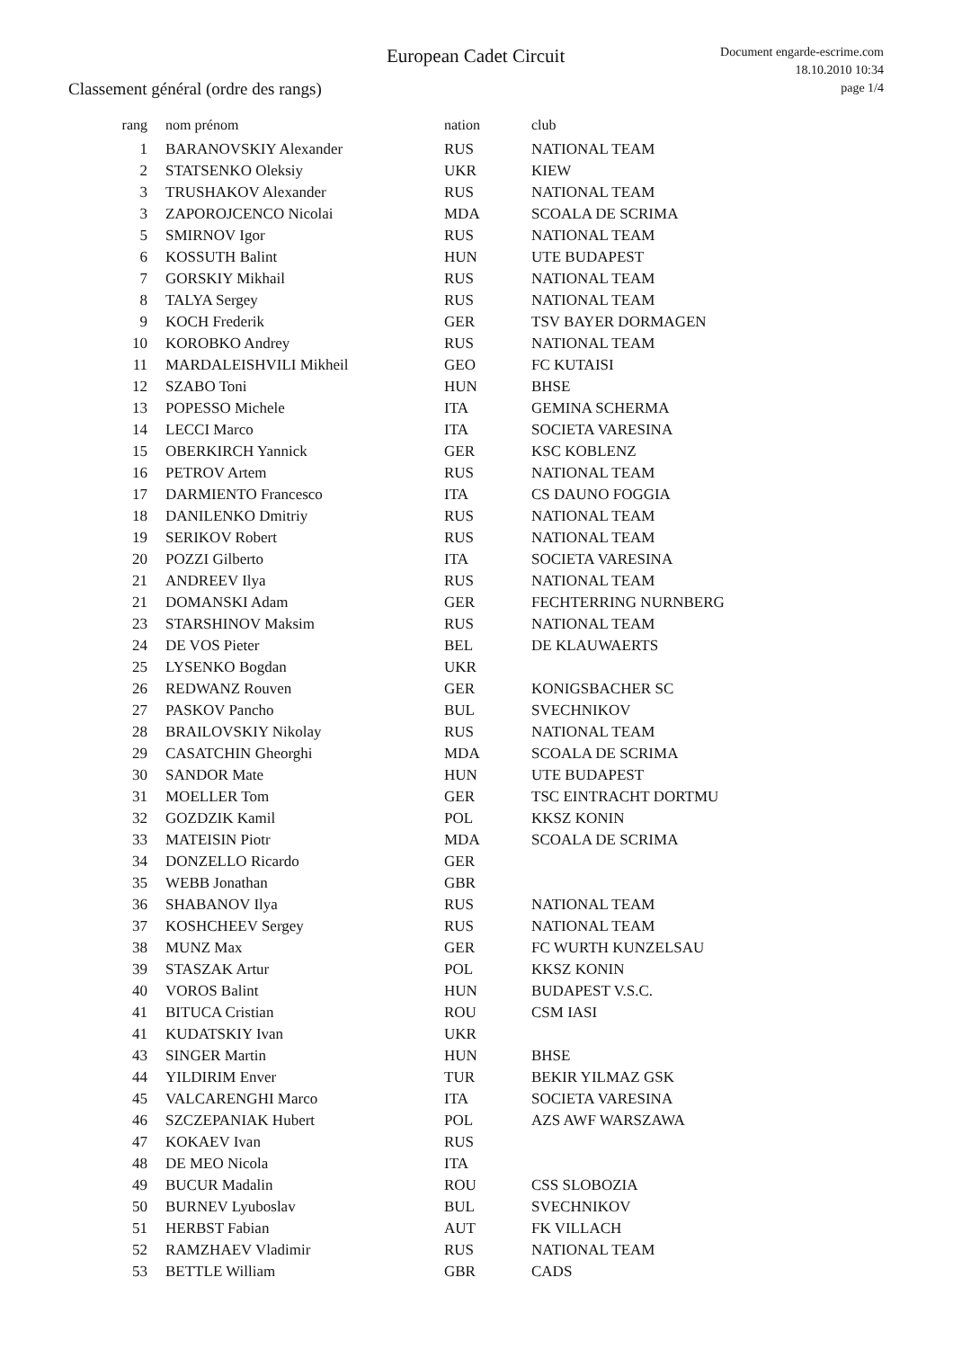European Cadet Circuit
Document engarde-escrime.com
18.10.2010 10:34
page 1/4
Classement général (ordre des rangs)
| rang | nom prénom | nation | club |
| --- | --- | --- | --- |
| 1 | BARANOVSKIY Alexander | RUS | NATIONAL TEAM |
| 2 | STATSENKO Oleksiy | UKR | KIEW |
| 3 | TRUSHAKOV Alexander | RUS | NATIONAL TEAM |
| 3 | ZAPOROJCENCO Nicolai | MDA | SCOALA DE SCRIMA |
| 5 | SMIRNOV Igor | RUS | NATIONAL TEAM |
| 6 | KOSSUTH Balint | HUN | UTE BUDAPEST |
| 7 | GORSKIY Mikhail | RUS | NATIONAL TEAM |
| 8 | TALYA Sergey | RUS | NATIONAL TEAM |
| 9 | KOCH Frederik | GER | TSV BAYER DORMAGEN |
| 10 | KOROBKO Andrey | RUS | NATIONAL TEAM |
| 11 | MARDALEISHVILI Mikheil | GEO | FC KUTAISI |
| 12 | SZABO Toni | HUN | BHSE |
| 13 | POPESSO Michele | ITA | GEMINA SCHERMA |
| 14 | LECCI Marco | ITA | SOCIETA VARESINA |
| 15 | OBERKIRCH Yannick | GER | KSC KOBLENZ |
| 16 | PETROV Artem | RUS | NATIONAL TEAM |
| 17 | DARMIENTO Francesco | ITA | CS DAUNO FOGGIA |
| 18 | DANILENKO Dmitriy | RUS | NATIONAL TEAM |
| 19 | SERIKOV Robert | RUS | NATIONAL TEAM |
| 20 | POZZI Gilberto | ITA | SOCIETA VARESINA |
| 21 | ANDREEV Ilya | RUS | NATIONAL TEAM |
| 21 | DOMANSKI Adam | GER | FECHTERRING NURNBERG |
| 23 | STARSHINOV Maksim | RUS | NATIONAL TEAM |
| 24 | DE VOS Pieter | BEL | DE KLAUWAERTS |
| 25 | LYSENKO Bogdan | UKR | |
| 26 | REDWANZ Rouven | GER | KONIGSBACHER SC |
| 27 | PASKOV Pancho | BUL | SVECHNIKOV |
| 28 | BRAILOVSKIY Nikolay | RUS | NATIONAL TEAM |
| 29 | CASATCHIN Gheorghi | MDA | SCOALA DE SCRIMA |
| 30 | SANDOR Mate | HUN | UTE BUDAPEST |
| 31 | MOELLER Tom | GER | TSC EINTRACHT DORTMU |
| 32 | GOZDZIK Kamil | POL | KKSZ KONIN |
| 33 | MATEISIN Piotr | MDA | SCOALA DE SCRIMA |
| 34 | DONZELLO Ricardo | GER | |
| 35 | WEBB Jonathan | GBR | |
| 36 | SHABANOV Ilya | RUS | NATIONAL TEAM |
| 37 | KOSHCHEEV Sergey | RUS | NATIONAL TEAM |
| 38 | MUNZ Max | GER | FC WURTH KUNZELSAU |
| 39 | STASZAK Artur | POL | KKSZ KONIN |
| 40 | VOROS Balint | HUN | BUDAPEST V.S.C. |
| 41 | BITUCA Cristian | ROU | CSM IASI |
| 41 | KUDATSKIY Ivan | UKR | |
| 43 | SINGER Martin | HUN | BHSE |
| 44 | YILDIRIM Enver | TUR | BEKIR YILMAZ GSK |
| 45 | VALCARENGHI Marco | ITA | SOCIETA VARESINA |
| 46 | SZCZEPANIAK Hubert | POL | AZS AWF WARSZAWA |
| 47 | KOKAEV Ivan | RUS | |
| 48 | DE MEO Nicola | ITA | |
| 49 | BUCUR Madalin | ROU | CSS SLOBOZIA |
| 50 | BURNEV Lyuboslav | BUL | SVECHNIKOV |
| 51 | HERBST Fabian | AUT | FK VILLACH |
| 52 | RAMZHAEV Vladimir | RUS | NATIONAL TEAM |
| 53 | BETTLE William | GBR | CADS |